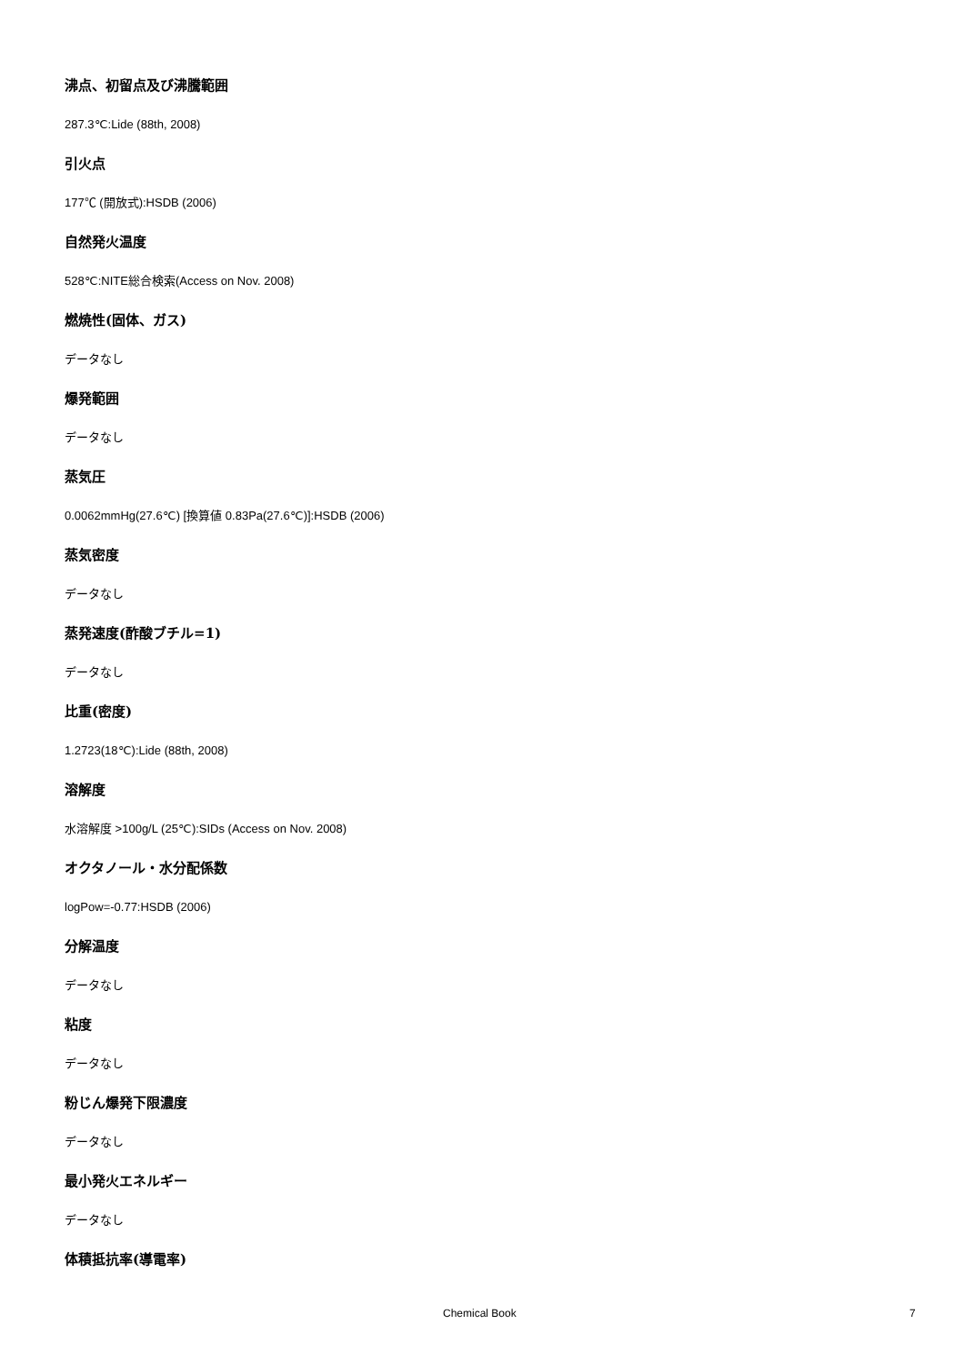沸点、初留点及び沸騰範囲
287.3℃:Lide (88th, 2008)
引火点
177℃ (開放式):HSDB (2006)
自然発火温度
528℃:NITE総合検索(Access on Nov. 2008)
燃焼性(固体、ガス)
データなし
爆発範囲
データなし
蒸気圧
0.0062mmHg(27.6℃) [換算値 0.83Pa(27.6℃)]:HSDB (2006)
蒸気密度
データなし
蒸発速度(酢酸ブチル=1)
データなし
比重(密度)
1.2723(18℃):Lide (88th, 2008)
溶解度
水溶解度 >100g/L (25℃):SIDs (Access on Nov. 2008)
オクタノール・水分配係数
logPow=-0.77:HSDB (2006)
分解温度
データなし
粘度
データなし
粉じん爆発下限濃度
データなし
最小発火エネルギー
データなし
体積抵抗率(導電率)
Chemical Book 7